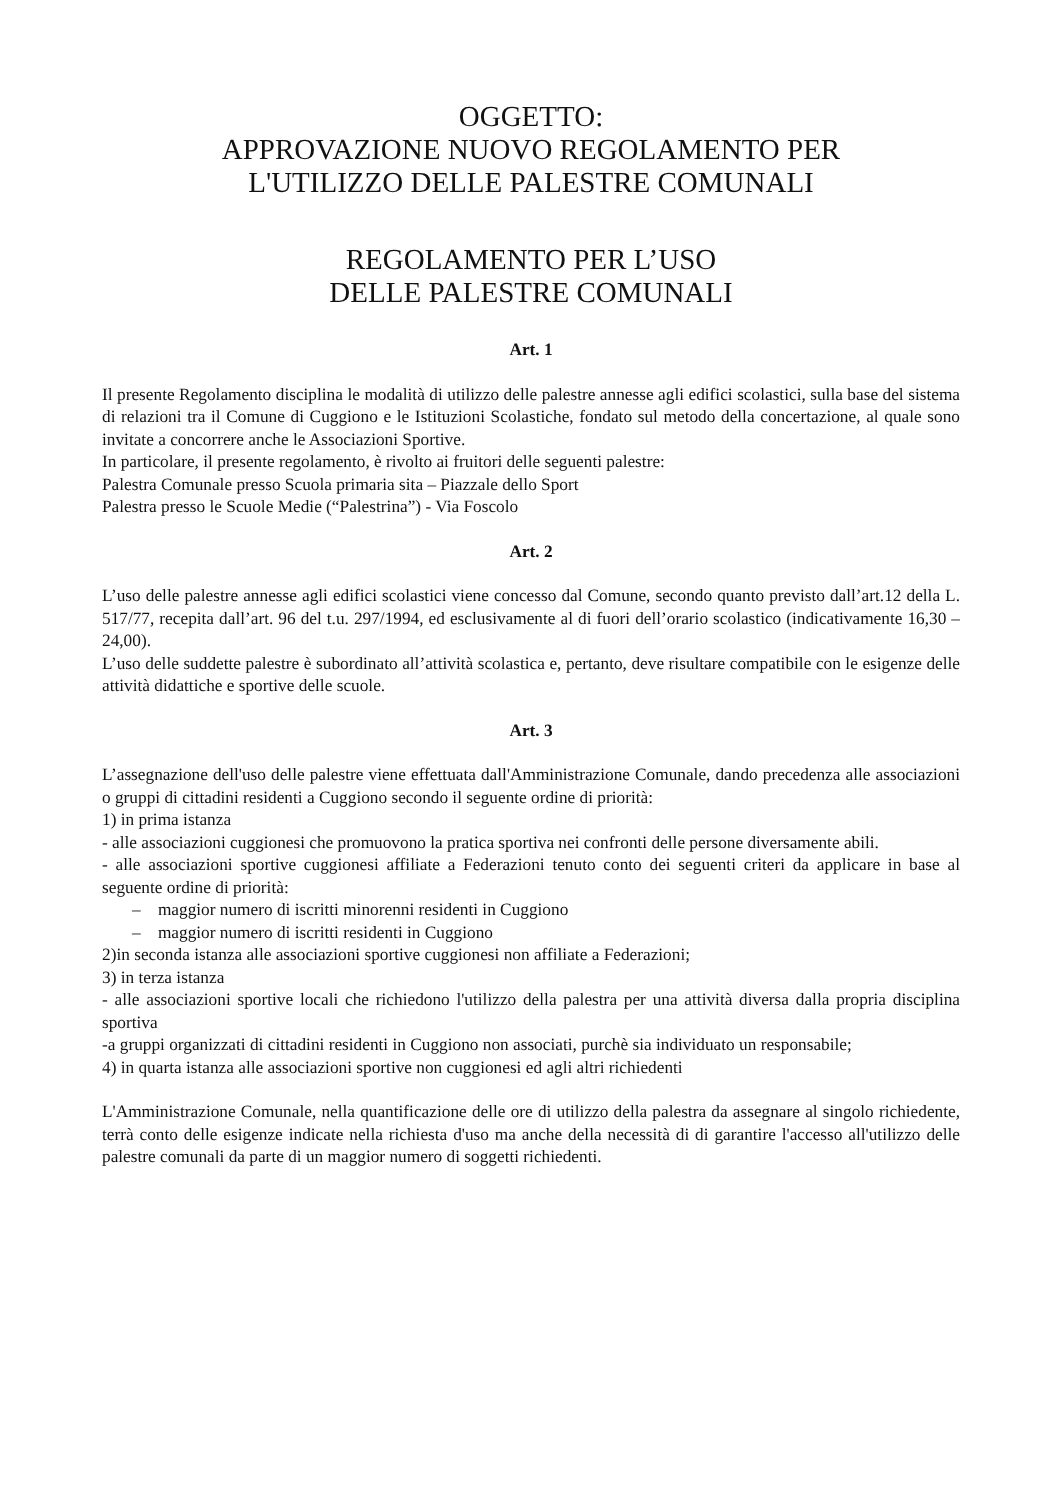OGGETTO:
APPROVAZIONE NUOVO REGOLAMENTO PER
L'UTILIZZO DELLE PALESTRE COMUNALI
REGOLAMENTO PER L’USO
DELLE PALESTRE COMUNALI
Art. 1
Il presente Regolamento disciplina le modalità di utilizzo delle palestre annesse agli edifici scolastici, sulla base del sistema di relazioni tra il Comune di Cuggiono e le Istituzioni Scolastiche, fondato sul metodo della concertazione, al quale sono invitate a concorrere anche le Associazioni Sportive.
In particolare, il presente regolamento, è rivolto ai fruitori delle seguenti palestre:
Palestra Comunale presso Scuola primaria sita – Piazzale dello Sport
Palestra presso le Scuole Medie (“Palestrina”) - Via Foscolo
Art. 2
L’uso delle palestre annesse agli edifici scolastici viene concesso dal Comune, secondo quanto previsto dall’art.12 della L. 517/77, recepita dall’art. 96 del t.u. 297/1994, ed esclusivamente al di fuori dell’orario scolastico (indicativamente 16,30 – 24,00).
L’uso delle suddette palestre è subordinato all’attività scolastica e, pertanto, deve risultare compatibile con le esigenze delle attività didattiche e sportive delle scuole.
Art. 3
L’assegnazione dell'uso delle palestre viene effettuata dall'Amministrazione Comunale, dando precedenza alle associazioni o gruppi di cittadini residenti a Cuggiono secondo il seguente ordine di priorità:
1) in prima istanza
- alle associazioni cuggionesi che promuovono la pratica sportiva nei confronti delle persone diversamente abili.
- alle associazioni sportive cuggionesi affiliate a Federazioni tenuto conto dei seguenti criteri da applicare in base al seguente ordine di priorità:
– maggior numero di iscritti minorenni residenti in Cuggiono
– maggior numero di iscritti residenti in Cuggiono
2)in seconda istanza alle associazioni sportive cuggionesi non affiliate a Federazioni;
3) in terza istanza
- alle associazioni sportive locali che richiedono l'utilizzo della palestra per una attività diversa dalla propria disciplina sportiva
-a gruppi organizzati di cittadini residenti in Cuggiono non associati, purchè sia individuato un responsabile;
4) in quarta istanza alle associazioni sportive non cuggionesi ed agli altri richiedenti
L'Amministrazione Comunale, nella quantificazione delle ore di utilizzo della palestra da assegnare al singolo richiedente, terrà conto delle esigenze indicate nella richiesta d'uso ma anche della necessità di di garantire l'accesso all'utilizzo delle palestre comunali da parte di un maggior numero di soggetti richiedenti.